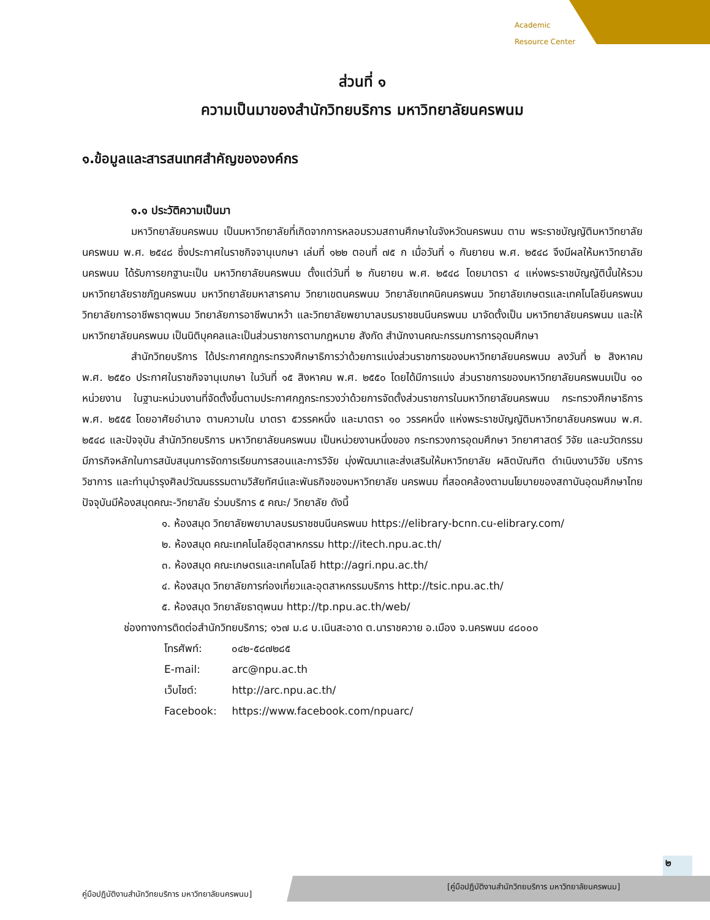Academic
Resource Center
ส่วนที่ ๑
ความเป็นมาของสำนักวิทยบริการ มหาวิทยาลัยนครพนม
๑.ข้อมูลและสารสนเทศสำคัญขององค์กร
๑.๑ ประวัติความเป็นมา
มหาวิทยาลัยนครพนม เป็นมหาวิทยาลัยที่เกิดจากการหลอมรวมสถานศึกษาในจังหวัดนครพนม ตาม พระราชบัญญัติมหาวิทยาลัยนครพนม พ.ศ. ๒๕๔๘ ซึ่งประกาศในราชกิจจานุเบกษา เล่มที่ ๑๒๒ ตอนที่ ๗๕ ก เมื่อวันที่ ๑ กันยายน พ.ศ. ๒๕๔๘ จึงมีผลให้มหาวิทยาลัยนครพนม ได้รับการยกฐานะเป็น มหาวิทยาลัยนครพนม ตั้งแต่วันที่ ๒ กันยายน พ.ศ. ๒๕๔๘ โดยมาตรา ๔ แห่งพระราชบัญญัตินั้นให้รวม มหาวิทยาลัยราชภัฏนครพนม มหาวิทยาลัยมหาสารคาม วิทยาเขตนครพนม วิทยาลัยเทคนิคนครพนม วิทยาลัยเกษตรและเทคโนโลยีนครพนม วิทยาลัยการอาชีพธาตุพนม วิทยาลัยการอาชีพนาหว้า และวิทยาลัยพยาบาลบรมราชชนนีนครพนม มาจัดตั้งเป็น มหาวิทยาลัยนครพนม และให้มหาวิทยาลัยนครพนม เป็นนิติบุคคลและเป็นส่วนราชการตามกฎหมาย สังกัด สำนักงานคณะกรรมการการอุดมศึกษา
สำนักวิทยบริการ ได้ประกาศกฎกระทรวงศึกษาธิการว่าด้วยการแบ่งส่วนราชการของมหาวิทยาลัยนครพนม ลงวันที่ ๒ สิงหาคม พ.ศ. ๒๕๕๐ ประกาศในราชกิจจานุเบกษา ในวันที่ ๑๕ สิงหาคม พ.ศ. ๒๕๕๐ โดยได้มีการแบ่ง ส่วนราชการของมหาวิทยาลัยนครพนมเป็น ๑๐ หน่วยงาน ในฐานะหน่วนงานที่จัดตั้งขึ้นตามประกาศกฎกระทรวงว่าด้วยการจัดตั้งส่วนราชการในมหาวิทยาลัยนครพนม กระทรวงศึกษาธิการ พ.ศ. ๒๕๕๕ โดยอาศัยอำนาจ ตามความใน มาตรา ๕วรรคหนึ่ง และมาตรา ๑๐ วรรคหนึ่ง แห่งพระราชบัญญัติมหาวิทยาลัยนครพนม พ.ศ. ๒๕๔๘ และปัจจุบัน สำนักวิทยบริการ มหาวิทยาลัยนครพนม เป็นหน่วยงานหนึ่งของ กระทรวงการอุดมศึกษา วิทยาศาสตร์ วิจัย และนวัตกรรม มีภารกิจหลักในการสนับสนุนการจัดการเรียนการสอนและการวิจัย มุ่งพัฒนาและส่งเสริมให้มหาวิทยาลัย ผลิตบัณฑิต ดำเนินงานวิจัย บริการวิชาการ และทำนุบำรุงศิลปวัฒนธรรมตามวิสัยทัศน์และพันธกิจของมหาวิทยาลัย นครพนม ที่สอดคล้องตามนโยบายของสถาบันอุดมศึกษาไทย ปัจจุบันมีห้องสมุดคณะ-วิทยาลัย ร่วมบริการ ๕ คณะ/ วิทยาลัย ดังนี้
๑. ห้องสมุด วิทยาลัยพยาบาลบรมราชชนนีนครพนม https://elibrary-bcnn.cu-elibrary.com/
๒. ห้องสมุด คณะเทคโนโลยีอุตสาหกรรม http://itech.npu.ac.th/
๓. ห้องสมุด คณะเกษตรและเทคโนโลยี http://agri.npu.ac.th/
๔. ห้องสมุด วิทยาลัยการท่องเที่ยวและอุตสาหกรรมบริการ http://tsic.npu.ac.th/
๕. ห้องสมุด วิทยาลัยธาตุพนม http://tp.npu.ac.th/web/
ช่องทางการติดต่อสำนักวิทยบริการ; ๑๖๗ ม.๘ บ.เนินสะอาด ต.นาราชควาย อ.เมือง จ.นครพนม ๔๘๐๐๐
โทรศัพท์: ๐๔๒-๕๘๗๒๘๕
E-mail: arc@npu.ac.th
เว็บไซต์: http://arc.npu.ac.th/
Facebook: https://www.facebook.com/npuarc/
๒
คู่มือปฏิบัติงานสำนักวิทยบริการ มหาวิทยาลัยนครพนม]
[คู่มือปฏิบัติงานสำนักวิทยบริการ มหาวิทยาลัยนครพนม]